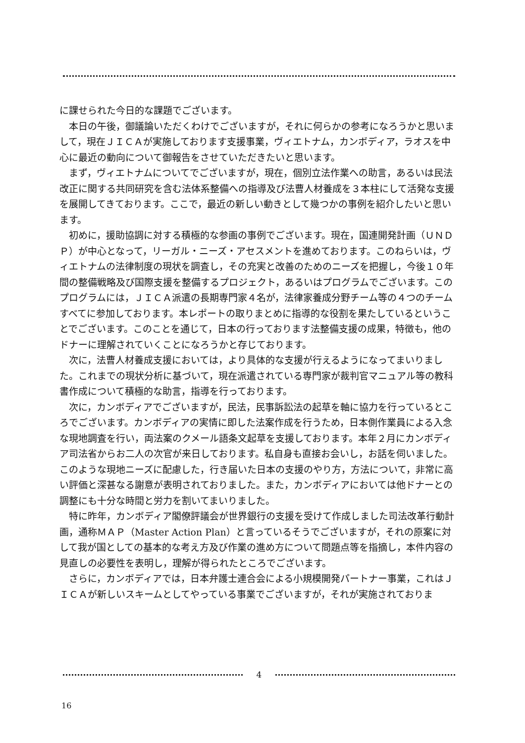に課せられた今日的な課題でございます。
本日の午後，御議論いただくわけでございますが，それに何らかの参考になろうかと思いまして，現在ＪＩＣＡが実施しております支援事業，ヴィエトナム，カンボディア，ラオスを中心に最近の動向について御報告をさせていただきたいと思います。
まず，ヴィエトナムについてでございますが，現在，個別立法作業への助言，あるいは民法改正に関する共同研究を含む法体系整備への指導及び法曹人材養成を３本柱にして活発な支援を展開してきております。ここで，最近の新しい動きとして幾つかの事例を紹介したいと思います。
初めに，援助協調に対する積極的な参画の事例でございます。現在，国連開発計画（ＵＮＤＰ）が中心となって，リーガル・ニーズ・アセスメントを進めております。このねらいは，ヴィエトナムの法律制度の現状を調査し，その充実と改善のためのニーズを把握し，今後１０年間の整備戦略及び国際支援を整備するプロジェクト，あるいはプログラムでございます。このプログラムには，ＪＩＣＡ派遣の長期専門家４名が，法律家養成分野チーム等の４つのチームすべてに参加しております。本レポートの取りまとめに指導的な役割を果たしているということでございます。このことを通じて，日本の行っております法整備支援の成果，特徴も，他のドナーに理解されていくことになろうかと存じております。
次に，法曹人材養成支援においては，より具体的な支援が行えるようになってまいりました。これまでの現状分析に基づいて，現在派遣されている専門家が裁判官マニュアル等の教科書作成について積極的な助言，指導を行っております。
次に，カンボディアでございますが，民法，民事訴訟法の起草を軸に協力を行っているところでございます。カンボディアの実情に即した法案作成を行うため，日本側作業員による入念な現地調査を行い，両法案のクメール語条文起草を支援しております。本年２月にカンボディア司法省からお二人の次官が来日しております。私自身も直接お会いし，お話を伺いました。このような現地ニーズに配慮した，行き届いた日本の支援のやり方，方法について，非常に高い評価と深甚なる謝意が表明されておりました。また，カンボディアにおいては他ドナーとの調整にも十分な時間と労力を割いてまいりました。
特に昨年，カンボディア閣僚評議会が世界銀行の支援を受けて作成しました司法改革行動計画，通称ＭＡＰ（Master Action Plan）と言っているそうでございますが，それの原案に対して我が国としての基本的な考え方及び作業の進め方について問題点等を指摘し，本件内容の見直しの必要性を表明し，理解が得られたところでございます。
さらに，カンボディアでは，日本弁護士連合会による小規模開発パートナー事業，これはＪＩＣＡが新しいスキームとしてやっている事業でございますが，それが実施されておりま
4
16